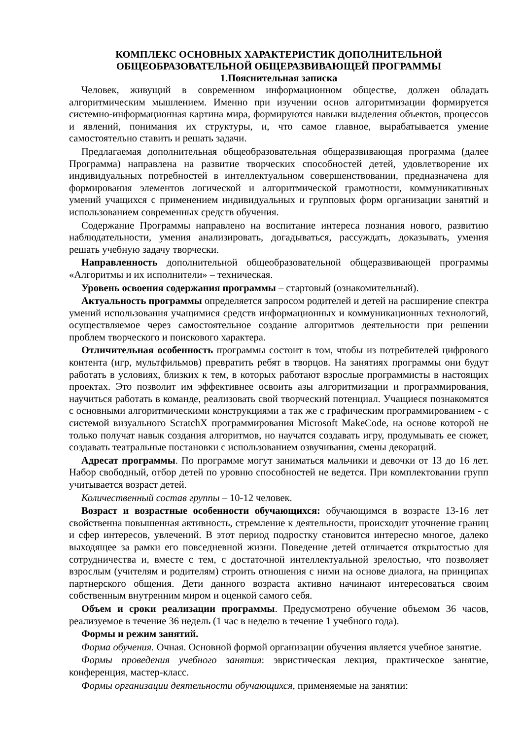КОМПЛЕКС ОСНОВНЫХ ХАРАКТЕРИСТИК ДОПОЛНИТЕЛЬНОЙ
ОБЩЕОБРАЗОВАТЕЛЬНОЙ ОБЩЕРАЗВИВАЮЩЕЙ ПРОГРАММЫ
1.Пояснительная записка
Человек, живущий в современном информационном обществе, должен обладать алгоритмическим мышлением. Именно при изучении основ алгоритмизации формируется системно-информационная картина мира, формируются навыки выделения объектов, процессов и явлений, понимания их структуры, и, что самое главное, вырабатывается умение самостоятельно ставить и решать задачи.
Предлагаемая дополнительная общеобразовательная общеразвивающая программа (далее Программа) направлена на развитие творческих способностей детей, удовлетворение их индивидуальных потребностей в интеллектуальном совершенствовании, предназначена для формирования элементов логической и алгоритмической грамотности, коммуникативных умений учащихся с применением индивидуальных и групповых форм организации занятий и использованием современных средств обучения.
Содержание Программы направлено на воспитание интереса познания нового, развитию наблюдательности, умения анализировать, догадываться, рассуждать, доказывать, умения решать учебную задачу творчески.
Направленность дополнительной общеобразовательной общеразвивающей программы «Алгоритмы и их исполнители» – техническая.
Уровень освоения содержания программы – стартовый (ознакомительный).
Актуальность программы определяется запросом родителей и детей на расширение спектра умений использования учащимися средств информационных и коммуникационных технологий, осуществляемое через самостоятельное создание алгоритмов деятельности при решении проблем творческого и поискового характера.
Отличительная особенность программы состоит в том, чтобы из потребителей цифрового контента (игр, мультфильмов) превратить ребят в творцов. На занятиях программы они будут работать в условиях, близких к тем, в которых работают взрослые программисты в настоящих проектах. Это позволит им эффективнее освоить азы алгоритмизации и программирования, научиться работать в команде, реализовать свой творческий потенциал. Учащиеся познакомятся с основными алгоритмическими конструкциями а так же с графическим программированием - с системой визуального ScratchX программирования Microsoft MakeCode, на основе которой не только получат навык создания алгоритмов, но научатся создавать игру, продумывать ее сюжет, создавать театральные постановки с использованием озвучивания, смены декораций.
Адресат программы. По программе могут заниматься мальчики и девочки от 13 до 16 лет. Набор свободный, отбор детей по уровню способностей не ведется. При комплектовании групп учитывается возраст детей.
Количественный состав группы – 10-12 человек.
Возраст и возрастные особенности обучающихся: обучающимся в возрасте 13-16 лет свойственна повышенная активность, стремление к деятельности, происходит уточнение границ и сфер интересов, увлечений. В этот период подростку становится интересно многое, далеко выходящее за рамки его повседневной жизни. Поведение детей отличается открытостью для сотрудничества и, вместе с тем, с достаточной интеллектуальной зрелостью, что позволяет взрослым (учителям и родителям) строить отношения с ними на основе диалога, на принципах партнерского общения. Дети данного возраста активно начинают интересоваться своим собственным внутренним миром и оценкой самого себя.
Объем и сроки реализации программы. Предусмотрено обучение объемом 36 часов, реализуемое в течение 36 недель (1 час в неделю в течение 1 учебного года).
Формы и режим занятий.
Форма обучения. Очная. Основной формой организации обучения является учебное занятие.
Формы проведения учебного занятия: эвристическая лекция, практическое занятие, конференция, мастер-класс.
Формы организации деятельности обучающихся, применяемые на занятии: